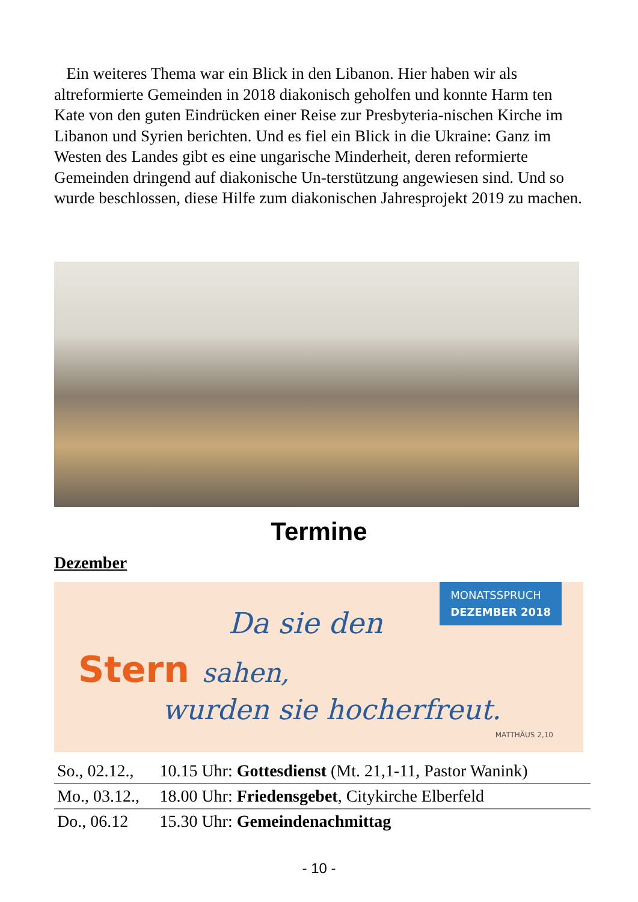Ein weiteres Thema war ein Blick in den Libanon. Hier haben wir als altreformierte Gemeinden in 2018 diakonisch geholfen und konnte Harm ten Kate von den guten Eindrücken einer Reise zur Presbyteria-nischen Kirche im Libanon und Syrien berichten. Und es fiel ein Blick in die Ukraine: Ganz im Westen des Landes gibt es eine ungarische Minderheit, deren reformierte Gemeinden dringend auf diakonische Un-terstützung angewiesen sind. Und so wurde beschlossen, diese Hilfe zum diakonischen Jahresprojekt 2019 zu machen.
Termine
Dezember
MONATSSPRUCH
DEZEMBER 2018
Da sie den
Stern sahen,
wurden sie hocherfreut.
MATTHÄUS 2,10
| So., 02.12., | 10.15 Uhr: Gottesdienst (Mt. 21,1-11, Pastor Wanink) |
| Mo., 03.12., | 18.00 Uhr: Friedensgebet , Citykirche Elberfeld |
| Do., 06.12 | 15.30 Uhr: Gemeindenachmittag |
- 10 -